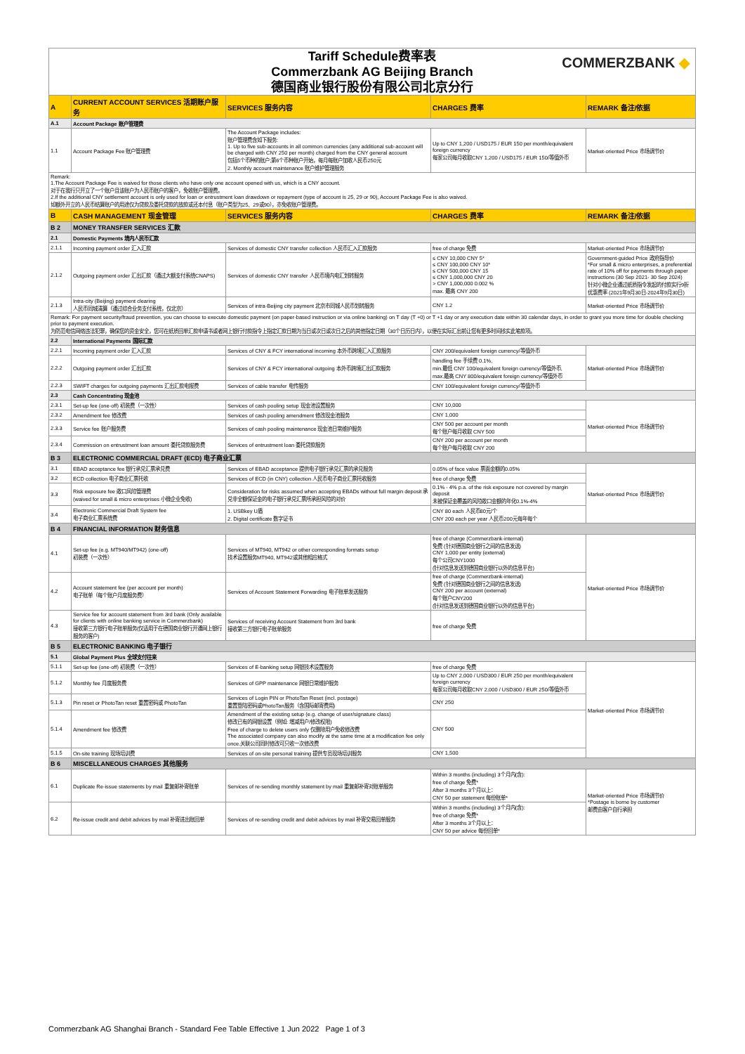Tariff Schedule费率表
Commerzbank AG Beijing Branch
德国商业银行股份有限公司北京分行
COMMERZBANK ◆
| A | CURRENT ACCOUNT SERVICES 活期账户服务 | SERVICES 服务内容 | CHARGES 费率 | REMARK 备注/依据 |
| --- | --- | --- | --- | --- |
| A.1 | Account Package 账户管理费 | | | |
| 1.1 | Account Package Fee 账户管理费 | The Account Package includes: 账户管理费含如下服务: 1. Up to five sub-accounts in all common currencies (any additional sub-account will be charged with CNY 250 per month) charged from the CNY general account 包括5个币种的账户;第6个币种账户开始，每月每账户加收人民币250元 2. Monthly account maintenance 账户维护管理服务 | Up to CNY 1,200 / USD175 / EUR 150 per month/equivalent foreign currency 每家公司每月收取CNY 1,200 / USD175 / EUR 150/等值外币 | Market-oriented Price 市场调节价 |
| Remark: 1.The Account Package Fee is waived for those clients who have only one account opened with us, which is a CNY account. 对于在我行只开立了一个账户且该账户为人民币账户的客户，免收账户管理费。 2.If the additional CNY settlement account is only used for loan or entrustment loan drawdown or repayment (type of account is 25, 29 or 90), Account Package Fee is also waived. 如额外开立的人民币结算账户的用途仅为贷款及委托贷款的放款或还本付息（账户类型为25、29或90），亦免收账户管理费。 | | | | |
| B | CASH MANAGEMENT 现金管理 | SERVICES 服务内容 | CHARGES 费率 | REMARK 备注/依据 |
| B 2 | MONEY TRANSFER SERVICES 汇款 | | | |
| 2.1 | Domestic Payments 境内人民币汇款 | | | |
| 2.1.1 | Incoming payment order 汇入汇款 | Services of domestic CNY transfer collection 人民币汇入汇款服务 | free of charge 免费 | Market-oriented Price 市场调节价 |
| 2.1.2 | Outgoing payment order 汇出汇款（通过大额支付系统CNAPS) | Services of domestic CNY transfer 人民币境内电汇划转服务 | ≤ CNY 10,000 CNY 5* ≤ CNY 100,000 CNY 10* ≤ CNY 500,000 CNY 15 ≤ CNY 1,000,000 CNY 20 > CNY 1,000,000 0.002 % max. 最高 CNY 200 | Government-guided Price 政府指导价 *For small & micro enterprises, a preferential rate of 10% off for payments through paper instructions (30 Sep 2021- 30 Sep 2024) 针对小微企业通过纸质指令发起的付款实行9折优惠费率 (2021年9月30日-2024年9月30日) |
| 2.1.3 | Intra-city (Beijing) payment clearing 人民币同城清算（通过综合业务支付系统，仅北京） | Services of intra-Beijing city payment 北京市同城人民币划转服务 | CNY 1.2 | Market-oriented Price 市场调节价 |
| Remark: For payment security/fraud prevention, you can choose to execute domestic payment (on paper-based instruction or via online banking) on T day (T +0) or T +1 day or any execution date within 30 calendar days, in order to grant you more time for double checking prior to payment execution. 为防范电信网络违法犯罪，确保您的资金安全，您可在纸质回单汇款申请书或者网上银行付款指令上指定汇款日期为当日或次日或次日之后的其他指定日期（30个日历日内），以便在实际汇出前让您有更多时间核实此笔款项。 | | | | |
| 2.2 | International Payments 国际汇款 | | | |
| 2.2.1 | Incoming payment order 汇入汇款 | Services of CNY & FCY international incoming 本外币跨境汇入汇款服务 | CNY 200/equivalent foreign currency/等值外币 | Market-oriented Price 市场调节价 |
| 2.2.2 | Outgoing payment order 汇出汇款 | Services of CNY & FCY international outgoing 本外币跨境汇出汇款服务 | handling fee 手续费 0.1%, min.最低 CNY 100/equivalent foreign currency/等值外币, max.最高 CNY 800/equivalent foreign currency/等值外币 | |
| 2.2.3 | SWIFT charges for outgoing payments 汇出汇款电报费 | Services of cable transfer 电传服务 | CNY 100/equivalent foreign currency/等值外币 | |
| 2.3 | Cash Concentrating 现金池 | | | |
| 2.3.1 | Set-up fee (one-off) 初装费（一次性） | Services of cash pooling setup 现金池设置服务 | CNY 10,000 | Market-oriented Price 市场调节价 |
| 2.3.2 | Amendment fee 修改费 | Services of cash pooling amendment 修改现金池服务 | CNY 1,000 | |
| 2.3.3 | Service fee 账户服务费 | Services of cash pooling maintenance 现金池日常维护服务 | CNY 500 per account per month 每个账户每月收取 CNY 500 | |
| 2.3.4 | Commission on entrustment loan amount 委托贷款服务费 | Services of entrustment loan 委托贷款服务 | CNY 200 per account per month 每个账户每月收取 CNY 200 | |
| B 3 | ELECTRONIC COMMERCIAL DRAFT (ECD) 电子商业汇票 | | | |
| 3.1 | EBAD acceptance fee 银行承兑汇票承兑费 | Services of EBAD acceptance 提供电子银行承兑汇票的承兑服务 | 0.05% of face value 票面金额的0.05% | Market-oriented Price 市场调节价 |
| 3.2 | ECD collection 电子商业汇票托收 | Services of ECD (in CNY) collection 人民币电子商业汇票托收服务 | free of charge 免费 | |
| 3.3 | Risk exposure fee 敞口风险管理费 (waived for small & micro enterprises 小微企业免收) | Consideration for risks assumed when accepting EBADs without full margin deposit 承兑非全额保证金的电子银行承兑汇票所承担风险的对价 | 0.1% - 4% p.a. of the risk exposure not covered by margin deposit 未被保证金覆盖的风险敞口金额的年化0.1%-4% | |
| 3.4 | Electronic Commercial Draft System fee 电子商业汇票系统费 | 1. USBkey U盾 2. Digital certificate 数字证书 | CNY 80 each 人民币80元/个 CNY 200 each per year 人民币200元每年每个 | |
| B 4 | FINANCIAL INFORMATION 财务信息 | | | |
| 4.1 | Set-up fee (e.g. MT940/MT942) (one-off) 初装费（一次性） | Services of MT940, MT942 or other corresponding formats setup 技术设置服务MT940, MT942或其他相应格式 | free of charge (Commerzbank-internal) 免费 (针对德国商业银行之间的信息发送) CNY 1,000 per entity (external) 每个公司CNY1000 (针对信息发送到德国商业银行以外的信息平台) | Market-oriented Price 市场调节价 |
| 4.2 | Account statement fee (per account per month) 电子账单（每个账户月度服务费） | Services of Account Statement Forwarding 电子账单发送服务 | free of charge (Commerzbank-internal) 免费 (针对德国商业银行之间的信息发送) CNY 200 per account (external) 每个账户CNY200 (针对信息发送到德国商业银行以外的信息平台) | |
| 4.3 | Service fee for account statement from 3rd bank (Only available for clients with online banking service in Commerzbank) 接收第三方银行电子账单服务(仅适用于在德国商业银行开通网上银行服务的客户) | Services of receiving Account Statement from 3rd bank 接收第三方银行电子账单服务 | free of charge 免费 | |
| B 5 | ELECTRONIC BANKING 电子银行 | | | |
| 5.1 | Global Payment Plus 全球支付往来 | | | |
| 5.1.1 | Set-up fee (one-off) 初装费（一次性） | Services of E-banking setup 网银技术设置服务 | free of charge 免费 | Market-oriented Price 市场调节价 |
| 5.1.2 | Monthly fee 月度服务费 | Services of GPP maintenance 网银日常维护服务 | Up to CNY 2,000 / USD300 / EUR 250 per month/equivalent foreign currency 每家公司每月收取CNY 2,000 / USD300 / EUR 250/等值外币 | |
| 5.1.3 | Pin reset or PhotoTan reset 重置密码或 PhotoTan | Services of Login PIN or PhotoTan Reset (incl. postage) 重置登陆密码或PhotoTan服务（含国际邮寄费用) | CNY 250 | |
| 5.1.4 | Amendment fee 修改费 | Amendment of the existing setup (e.g. change of user/signature class) 修改已有的网银设置（例如: 增减用户/修改权限) Free of charge to delete users only 仅删除用户免收修改费 The associated company can also modify at the same time at a modification fee only once.关联公司同时修改可只收一次修改费 | CNY 500 | |
| 5.1.5 | On-site training 现场培训费 | Services of on-site personal training 提供专员现场培训服务 | CNY 1,500 | |
| B 6 | MISCELLANEOUS CHARGES 其他服务 | | | |
| 6.1 | Duplicate Re-issue statements by mail 重复邮补寄账单 | Services of re-sending monthly statement by mail 重复邮补寄对账单服务 | Within 3 months (including) 3个月内(含): free of charge 免费* After 3 months 3个月以上： CNY 50 per statement 每份账单* | Market-oriented Price 市场调节价 *Postage is borne by customer 邮费由客户自行承担 |
| 6.2 | Re-issue credit and debit advices by mail 补寄进出账回单 | Services of re-sending credit and debit advices by mail 补寄交易回单服务 | Within 3 months (including) 3个月内(含): free of charge 免费* After 3 months 3个月以上： CNY 50 per advice 每份回单* | |
Commerzbank AG Shanghai Branch - Standard Fee Table Effective 1 Jun 2022 Page 1 of 3